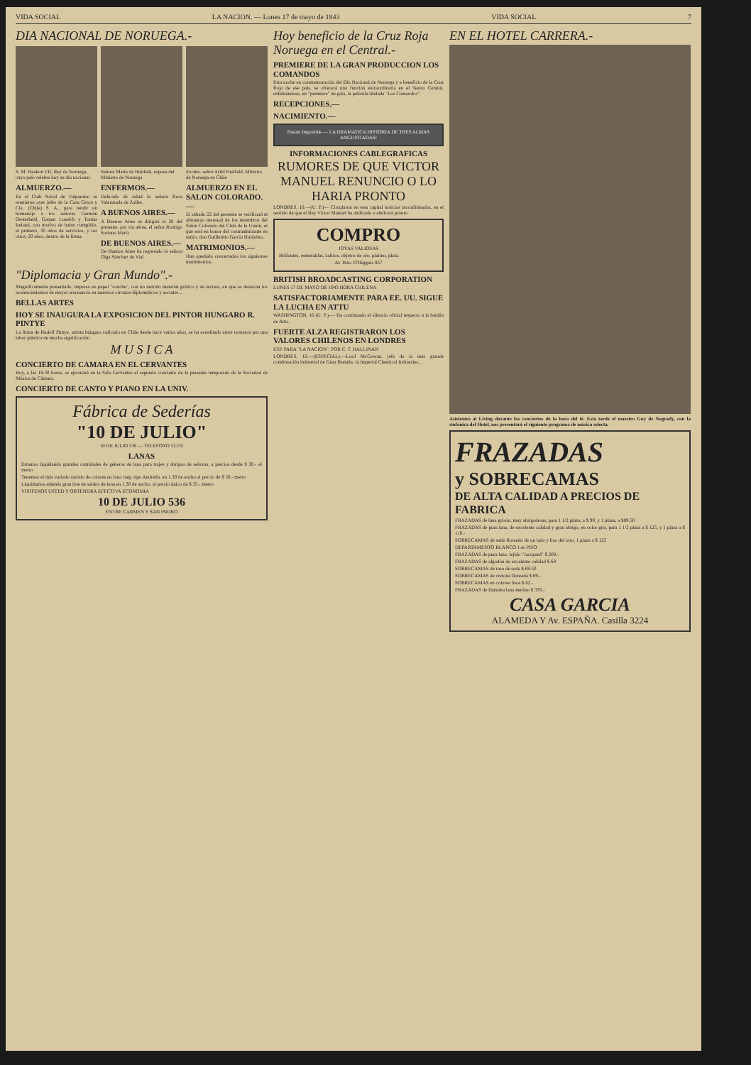VIDA SOCIAL LA NACION. — Lunes 17 de mayo de 1943 VIDA SOCIAL 7
DIA NACIONAL DE NORUEGA.-
S. M. Haakon VII, Rey de Noruega, cuyo país celebra hoy su día nacional
Señora María de Huitfeld, esposa del Ministro de Noruega
Excmo. señor Arild Huitfeld, Ministro de Noruega en Chile
ALMUERZO.—
En el Club Naval de Valparaíso se reunieron ayer jefes de la Casa Grace y Cía. (Chile) S. A., para rendir un homenaje a los señores Germán Oesterheld, Gaspar Luselch y Tomás Ireland, con motivo de haber cumplido, el primero, 30 años de servicios, y los otros, 20 años, dentro de la firma.
ENFERMOS.—
Delicada de salud la señora Rosa Valenzuela de Zalles.
A BUENOS AIRES.—
A Buenos Aires se dirigirá el 20 del presente, por vía aérea, el señor Rodrigo Soriano Martí.
DE BUENOS AIRES.—
De Buenos Aires ha regresado la señora Olga Sánchez de Vial.
ALMUERZO EN EL SALON COLORADO.—
El sábado 22 del presente se verificará el almuerzo mensual de los miembros del Salón Colorado del Club de la Unión, el que será en honor del contraalmirante en retiro, don Guillermo García Huidobro.
MATRIMONIOS.—
Han quedado concertados los siguientes matrimonios.
"Diplomacia y Gran Mundo".-
Magníficamente presentado, impreso en papel "couche", con un nutrido material gráfico y de lectura, en que se destacan los acontecimientos de mayor resonancia en nuestros círculos diplomáticos y sociales...
BELLAS ARTES
HOY SE INAUGURA LA EXPOSICION DEL PINTOR HUNGARO R. PINTYE
La firma de Rudolf Pintye, artista húngaro radicado en Chile desde hace varios años, se ha acreditado entre nosotros por una labor plástica de mucha significación.
M U S I C A
CONCIERTO DE CAMARA EN EL CERVANTES
Hoy, a las 18.30 horas, se ejecutará en la Sala Cervantes el segundo concierto de la presente temporada de la Sociedad de Música de Cámara.
CONCIERTO DE CANTO Y PIANO EN LA UNIV.
Fábrica de Sederías
"10 DE JULIO"
10 DE JULIO 536 — TELEFONO 52155
LANAS
Estamos liquidando grandes cantidades de géneros de lana para trajes y abrigos de señoras, a precios desde $ 30.- el metro
Tenemos el más variado surtido de colores en lana crep, tipo Andrella, en 1.30 de ancho al precio de $ 50.- metro
Liquidamos además gran lote de saldos de lana en 1.30 de ancho, al precio único de $ 35.- metro
VISITENOS USTED Y OBTENDRA EFECTIVA ECONOMIA
10 DE JULIO 536
ENTRE CARMEN Y SAN ISIDRO
Hoy beneficio de la Cruz Roja Noruega en el Central.-
PREMIERE DE LA GRAN PRODUCCION LOS COMANDOS
Esta noche en conmemoración del Día Nacional de Noruega y a beneficio de la Cruz Roja de ese país, se ofrecerá una función extraordinaria en el Teatro Central, exhibiéndose, en "premiere" de gala, la película titulada "Los Comandos".
RECEPCIONES.—
NACIMIENTO.—
Pasión Imposible — LA DRAMATICA HISTORIA DE TRES ALMAS ANGUSTIADAS!
INFORMACIONES CABLEGRAFICAS
RUMORES DE QUE VICTOR MANUEL RENUNCIO O LO HARIA PRONTO
LONDRES, 16.—(U. P.)— Circularon en esta capital noticias inconfirmadas, en el sentido de que el Rey Víctor Manuel ha abdicado o abdicará pronto.
COMPRO
JOYAS VALIOSAS
Brillantes, esmeraldas, zafiros, objetos de oro, platino, plata.
Av. Bdo. O'Higgins 857
BRITISH BROADCASTING CORPORATION
LUNES 17 DE MAYO DE 1943 HORA CHILENA
SATISFACTORIAMENTE PARA EE. UU. SIGUE LA LUCHA EN ATTU
WASHINGTON, 16 (U. P.).— Ha continuado el silencio oficial respecto a la batalla de Attu.
FUERTE ALZA REGISTRARON LOS VALORES CHILENOS EN LONDRES
ESP. PARA "LA NACION", POR C. T. HALLINAN
LONDRES, 16.—(ESPECIAL).—Lord McGowan, jefe de la más grande combinación industrial de Gran Bretaña, la Imperial Chemical Industries...
EN EL HOTEL CARRERA.-
Asistentes al Living durante los conciertos de la hora del té. Esta tarde el maestro Guy de Nogrady, con la sinfónica del Hotel, nos presentará el siguiente programa de música selecta.
FRAZADAS
y SOBRECAMAS
DE ALTA CALIDAD A PRECIOS DE FABRICA
FRAZADAS de lana grisón, muy abrigadoras, para 1 1/2 plaza, a $ 99, y 1 plaza, a $89.50
FRAZADAS de pura lana, de excelente calidad y gran abrigo, en color gris, para 1 1/2 plaza a $ 125, y 1 plaza a $ 110.-
SOBRECAMAS de satín floreado de un lado y liso del otro, 1 plaza a $ 125
DEPARTAMENTO BLANCO 1.er PISO
FRAZADAS de pura lana, tejido "Jacquard" $ 208.-
FRAZADAS de algodón de excelente calidad $ 68
SOBRECAMAS de raso de seda $ 69.50
SOBRECAMAS de cretona floreada $ 69.-
SOBRECAMAS en colores lisos $ 62.-
FRAZADAS de finísima lana merino $ 370.-
CASA GARCIA
ALAMEDA Y Av. ESPAÑA. Casilla 3224